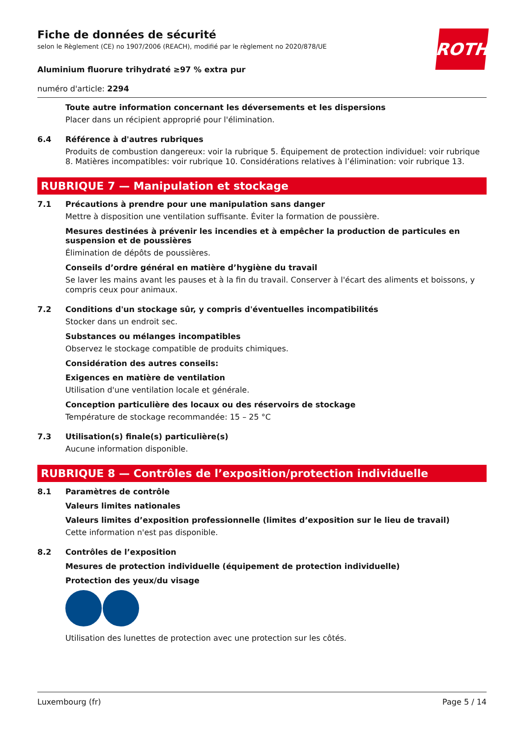ROTH
Fiche de données de sécurité
selon le Règlement (CE) no 1907/2006 (REACH), modifié par le règlement no 2020/878/UE
Aluminium fluorure trihydraté ≥97 % extra pur
numéro d'article: 2294
Toute autre information concernant les déversements et les dispersions
Placer dans un récipient approprié pour l'élimination.
6.4 Référence à d'autres rubriques
Produits de combustion dangereux: voir la rubrique 5. Équipement de protection individuel: voir rubrique 8. Matières incompatibles: voir rubrique 10. Considérations relatives à l’élimination: voir rubrique 13.
RUBRIQUE 7 — Manipulation et stockage
7.1 Précautions à prendre pour une manipulation sans danger
Mettre à disposition une ventilation suffisante. Éviter la formation de poussière.
Mesures destinées à prévenir les incendies et à empêcher la production de particules en suspension et de poussières
Élimination de dépôts de poussières.
Conseils d’ordre général en matière d’hygiène du travail
Se laver les mains avant les pauses et à la fin du travail. Conserver à l'écart des aliments et boissons, y compris ceux pour animaux.
7.2 Conditions d'un stockage sûr, y compris d'éventuelles incompatibilités
Stocker dans un endroit sec.
Substances ou mélanges incompatibles
Observez le stockage compatible de produits chimiques.
Considération des autres conseils:
Exigences en matière de ventilation
Utilisation d'une ventilation locale et générale.
Conception particulière des locaux ou des réservoirs de stockage
Température de stockage recommandée: 15 – 25 °C
7.3 Utilisation(s) finale(s) particulière(s)
Aucune information disponible.
RUBRIQUE 8 — Contrôles de l’exposition/protection individuelle
8.1 Paramètres de contrôle
Valeurs limites nationales
Valeurs limites d’exposition professionnelle (limites d’exposition sur le lieu de travail)
Cette information n'est pas disponible.
8.2 Contrôles de l’exposition
Mesures de protection individuelle (équipement de protection individuelle)
Protection des yeux/du visage
Utilisation des lunettes de protection avec une protection sur les côtés.
Luxembourg (fr) Page 5 / 14